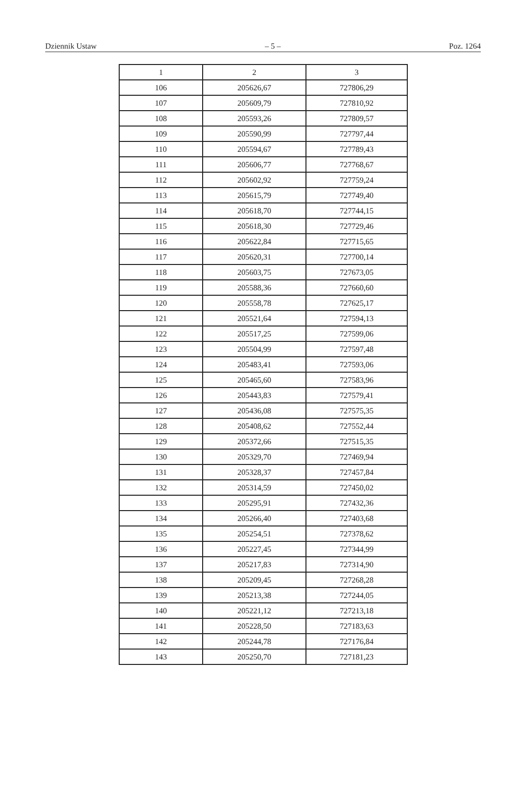Dziennik Ustaw – 5 – Poz. 1264
| 1 | 2 | 3 |
| --- | --- | --- |
| 106 | 205626,67 | 727806,29 |
| 107 | 205609,79 | 727810,92 |
| 108 | 205593,26 | 727809,57 |
| 109 | 205590,99 | 727797,44 |
| 110 | 205594,67 | 727789,43 |
| 111 | 205606,77 | 727768,67 |
| 112 | 205602,92 | 727759,24 |
| 113 | 205615,79 | 727749,40 |
| 114 | 205618,70 | 727744,15 |
| 115 | 205618,30 | 727729,46 |
| 116 | 205622,84 | 727715,65 |
| 117 | 205620,31 | 727700,14 |
| 118 | 205603,75 | 727673,05 |
| 119 | 205588,36 | 727660,60 |
| 120 | 205558,78 | 727625,17 |
| 121 | 205521,64 | 727594,13 |
| 122 | 205517,25 | 727599,06 |
| 123 | 205504,99 | 727597,48 |
| 124 | 205483,41 | 727593,06 |
| 125 | 205465,60 | 727583,96 |
| 126 | 205443,83 | 727579,41 |
| 127 | 205436,08 | 727575,35 |
| 128 | 205408,62 | 727552,44 |
| 129 | 205372,66 | 727515,35 |
| 130 | 205329,70 | 727469,94 |
| 131 | 205328,37 | 727457,84 |
| 132 | 205314,59 | 727450,02 |
| 133 | 205295,91 | 727432,36 |
| 134 | 205266,40 | 727403,68 |
| 135 | 205254,51 | 727378,62 |
| 136 | 205227,45 | 727344,99 |
| 137 | 205217,83 | 727314,90 |
| 138 | 205209,45 | 727268,28 |
| 139 | 205213,38 | 727244,05 |
| 140 | 205221,12 | 727213,18 |
| 141 | 205228,50 | 727183,63 |
| 142 | 205244,78 | 727176,84 |
| 143 | 205250,70 | 727181,23 |